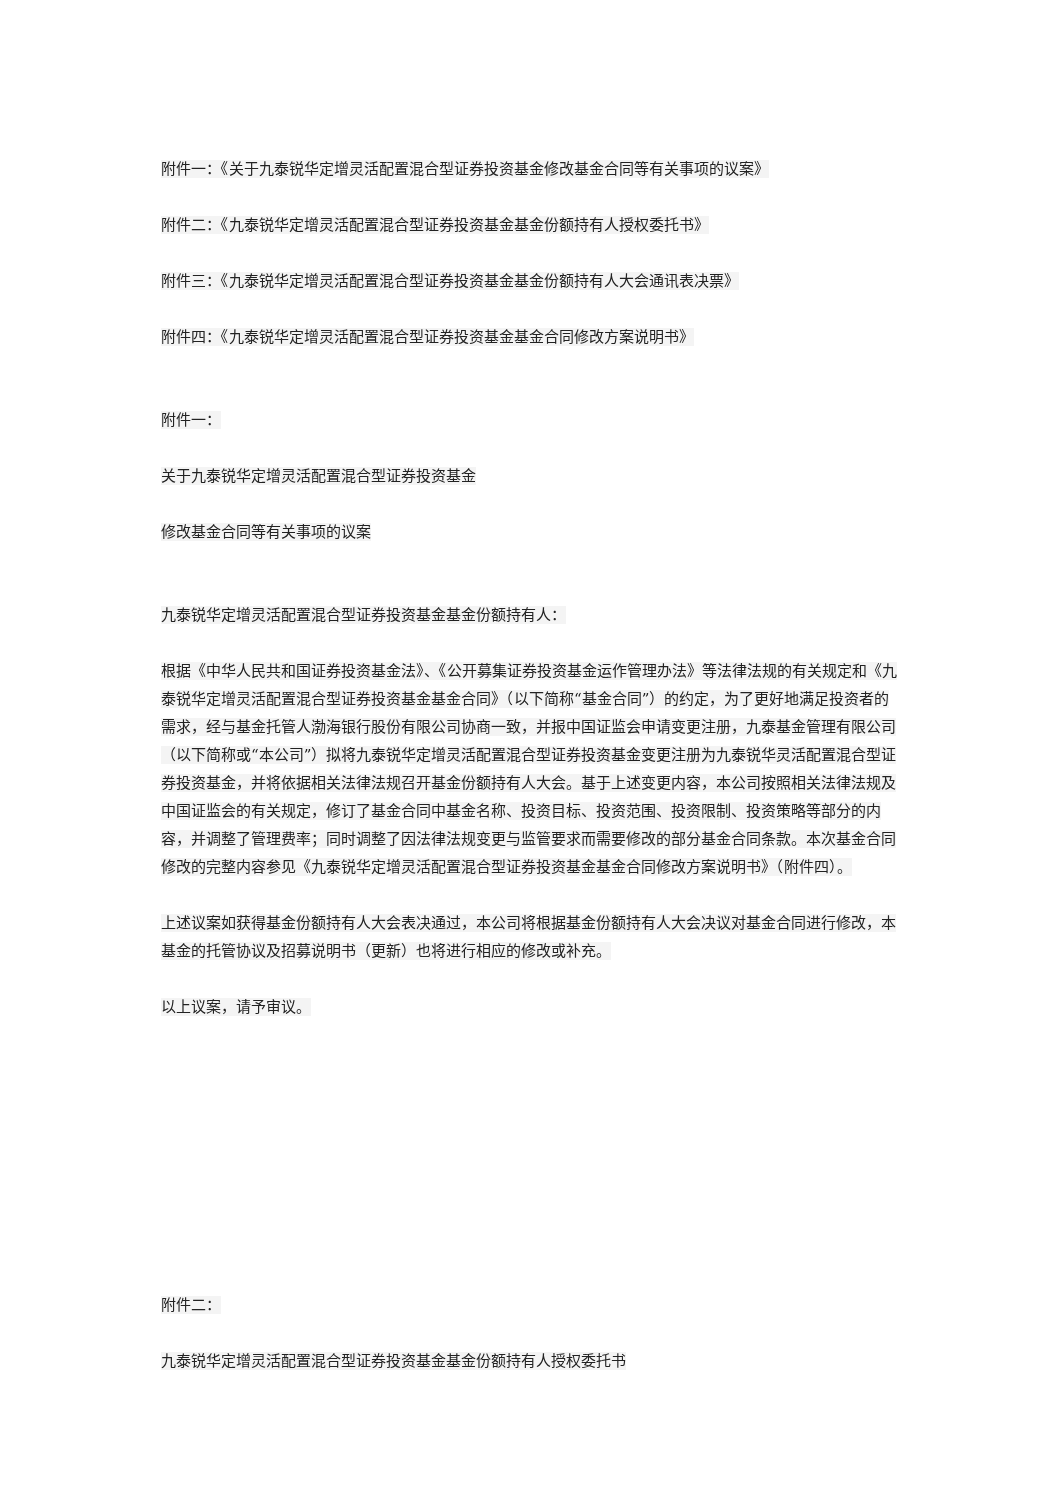附件一：《关于九泰锐华定增灵活配置混合型证券投资基金修改基金合同等有关事项的议案》
附件二：《九泰锐华定增灵活配置混合型证券投资基金基金份额持有人授权委托书》
附件三：《九泰锐华定增灵活配置混合型证券投资基金基金份额持有人大会通讯表决票》
附件四：《九泰锐华定增灵活配置混合型证券投资基金基金合同修改方案说明书》
附件一：
关于九泰锐华定增灵活配置混合型证券投资基金
修改基金合同等有关事项的议案
九泰锐华定增灵活配置混合型证券投资基金基金份额持有人：
根据《中华人民共和国证券投资基金法》、《公开募集证券投资基金运作管理办法》等法律法规的有关规定和《九泰锐华定增灵活配置混合型证券投资基金基金合同》（以下简称“基金合同”）的约定，为了更好地满足投资者的需求，经与基金托管人渤海银行股份有限公司协商一致，并报中国证监会申请变更注册，九泰基金管理有限公司（以下简称或“本公司”）拟将九泰锐华定增灵活配置混合型证券投资基金变更注册为九泰锐华灵活配置混合型证券投资基金，并将依据相关法律法规召开基金份额持有人大会。基于上述变更内容，本公司按照相关法律法规及中国证监会的有关规定，修订了基金合同中基金名称、投资目标、投资范围、投资限制、投资策略等部分的内容，并调整了管理费率；同时调整了因法律法规变更与监管要求而需要修改的部分基金合同条款。本次基金合同修改的完整内容参见《九泰锐华定增灵活配置混合型证券投资基金基金合同修改方案说明书》（附件四）。
上述议案如获得基金份额持有人大会表决通过，本公司将根据基金份额持有人大会决议对基金合同进行修改，本基金的托管协议及招募说明书（更新）也将进行相应的修改或补充。
以上议案，请予审议。
附件二：
九泰锐华定增灵活配置混合型证券投资基金基金份额持有人授权委托书